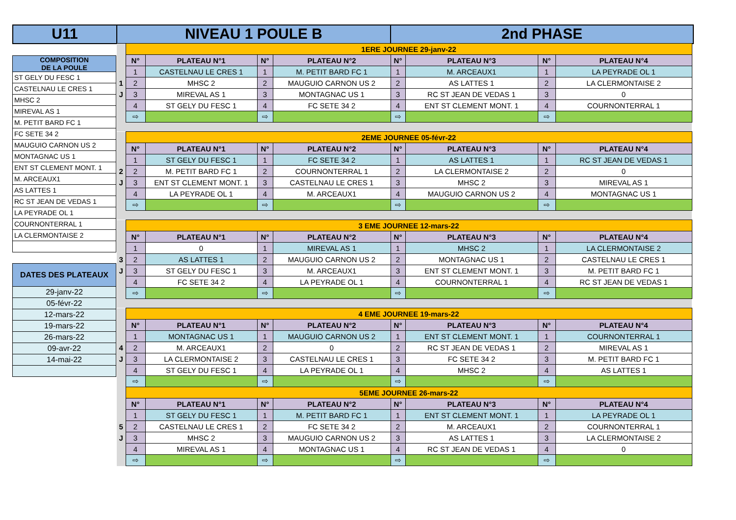U11 NIVEAU 1 POULE B 2nd PHASE
| COMPOSITION DE LA POULE |
| ST GELY DU FESC 1 |
| CASTELNAU LE CRES 1 |
| MHSC 2 |
| MIREVAL AS 1 |
| M. PETIT BARD FC 1 |
| FC SETE 34 2 |
| MAUGUIO CARNON US 2 |
| MONTAGNAC US 1 |
| ENT ST CLEMENT MONT. 1 |
| M. ARCEAUX1 |
| AS LATTES 1 |
| RC ST JEAN DE VEDAS 1 |
| LA PEYRADE OL 1 |
| COURNONTERRAL 1 |
| LA CLERMONTAISE 2 |
| DATES DES PLATEAUX |
| 29-janv-22 |
| 05-févr-22 |
| 12-mars-22 |
| 19-mars-22 |
| 26-mars-22 |
| 09-avr-22 |
| 14-mai-22 |
| | 1ERE JOURNEE 29-janv-22 | | | | | | | |
| | N° | PLATEAU N°1 | N° | PLATEAU N°2 | N° | PLATEAU N°3 | N° | PLATEAU N°4 |
| | 1 | CASTELNAU LE CRES 1 | 1 | M. PETIT BARD FC 1 | 1 | M. ARCEAUX1 | 1 | LA PEYRADE OL 1 |
| 1 | 2 | MHSC 2 | 2 | MAUGUIO CARNON US 2 | 2 | AS LATTES 1 | 2 | LA CLERMONTAISE 2 |
| J | 3 | MIREVAL AS 1 | 3 | MONTAGNAC US 1 | 3 | RC ST JEAN DE VEDAS 1 | 3 | 0 |
| | 4 | ST GELY DU FESC 1 | 4 | FC SETE 34 2 | 4 | ENT ST CLEMENT MONT. 1 | 4 | COURNONTERRAL 1 |
| | ⇨ | | ⇨ | | ⇨ | | ⇨ | |
| | 2EME JOURNEE 05-févr-22 | | | | | | | |
| | N° | PLATEAU N°1 | N° | PLATEAU N°2 | N° | PLATEAU N°3 | N° | PLATEAU N°4 |
| | 1 | ST GELY DU FESC 1 | 1 | FC SETE 34 2 | 1 | AS LATTES 1 | 1 | RC ST JEAN DE VEDAS 1 |
| 2 | 2 | M. PETIT BARD FC 1 | 2 | COURNONTERRAL 1 | 2 | LA CLERMONTAISE 2 | 2 | 0 |
| J | 3 | ENT ST CLEMENT MONT. 1 | 3 | CASTELNAU LE CRES 1 | 3 | MHSC 2 | 3 | MIREVAL AS 1 |
| | 4 | LA PEYRADE OL 1 | 4 | M. ARCEAUX1 | 4 | MAUGUIO CARNON US 2 | 4 | MONTAGNAC US 1 |
| | ⇨ | | ⇨ | | ⇨ | | ⇨ | |
| | 3 EME JOURNEE 12-mars-22 | | | | | | | |
| | N° | PLATEAU N°1 | N° | PLATEAU N°2 | N° | PLATEAU N°3 | N° | PLATEAU N°4 |
| | 1 | 0 | 1 | MIREVAL AS 1 | 1 | MHSC 2 | 1 | LA CLERMONTAISE 2 |
| 3 | 2 | AS LATTES 1 | 2 | MAUGUIO CARNON US 2 | 2 | MONTAGNAC US 1 | 2 | CASTELNAU LE CRES 1 |
| J | 3 | ST GELY DU FESC 1 | 3 | M. ARCEAUX1 | 3 | ENT ST CLEMENT MONT. 1 | 3 | M. PETIT BARD FC 1 |
| | 4 | FC SETE 34 2 | 4 | LA PEYRADE OL 1 | 4 | COURNONTERRAL 1 | 4 | RC ST JEAN DE VEDAS 1 |
| | ⇨ | | ⇨ | | ⇨ | | ⇨ | |
| | 4 EME JOURNEE 19-mars-22 | | | | | | | |
| | N° | PLATEAU N°1 | N° | PLATEAU N°2 | N° | PLATEAU N°3 | N° | PLATEAU N°4 |
| | 1 | MONTAGNAC US 1 | 1 | MAUGUIO CARNON US 2 | 1 | ENT ST CLEMENT MONT. 1 | 1 | COURNONTERRAL 1 |
| 4 | 2 | M. ARCEAUX1 | 2 | 0 | 2 | RC ST JEAN DE VEDAS 1 | 2 | MIREVAL AS 1 |
| J | 3 | LA CLERMONTAISE 2 | 3 | CASTELNAU LE CRES 1 | 3 | FC SETE 34 2 | 3 | M. PETIT BARD FC 1 |
| | 4 | ST GELY DU FESC 1 | 4 | LA PEYRADE OL 1 | 4 | MHSC 2 | 4 | AS LATTES 1 |
| | ⇨ | | ⇨ | | ⇨ | | ⇨ | |
| | 5EME JOURNEE 26-mars-22 | | | | | | | |
| | N° | PLATEAU N°1 | N° | PLATEAU N°2 | N° | PLATEAU N°3 | N° | PLATEAU N°4 |
| | 1 | ST GELY DU FESC 1 | 1 | M. PETIT BARD FC 1 | 1 | ENT ST CLEMENT MONT. 1 | 1 | LA PEYRADE OL 1 |
| 5 | 2 | CASTELNAU LE CRES 1 | 2 | FC SETE 34 2 | 2 | M. ARCEAUX1 | 2 | COURNONTERRAL 1 |
| J | 3 | MHSC 2 | 3 | MAUGUIO CARNON US 2 | 3 | AS LATTES 1 | 3 | LA CLERMONTAISE 2 |
| | 4 | MIREVAL AS 1 | 4 | MONTAGNAC US 1 | 4 | RC ST JEAN DE VEDAS 1 | 4 | 0 |
| | ⇨ | | ⇨ | | ⇨ | | ⇨ | |